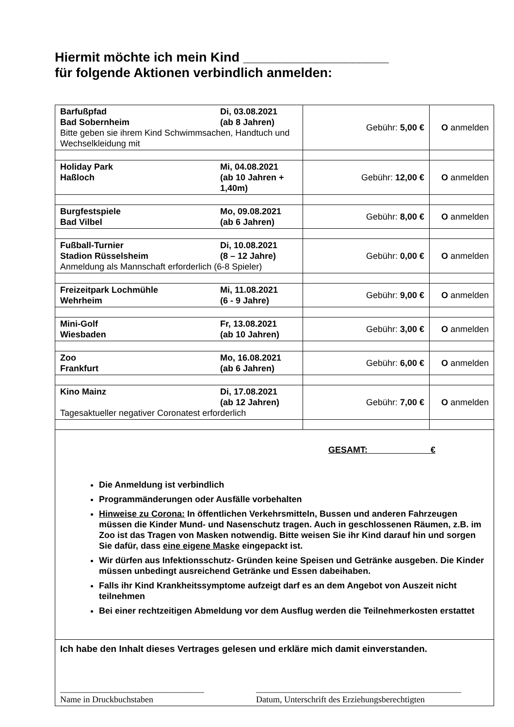Hiermit möchte ich mein Kind ____________________
für folgende Aktionen verbindlich anmelden:
| Barfußpfad Di, 03.08.2021 Bad Sobernheim (ab 8 Jahren) Bitte geben sie ihrem Kind Schwimmsachen, Handtuch und Wechselkleidung mit | Gebühr: 5,00 € | O anmelden |
| Holiday Park Mi, 04.08.2021 Haßloch (ab 10 Jahren + 1,40m) | Gebühr: 12,00 € | O anmelden |
| Burgfestspiele Mo, 09.08.2021 Bad Vilbel (ab 6 Jahren) | Gebühr: 8,00 € | O anmelden |
| Fußball-Turnier Di, 10.08.2021 Stadion Rüsselsheim (8 – 12 Jahre) Anmeldung als Mannschaft erforderlich (6-8 Spieler) | Gebühr: 0,00 € | O anmelden |
| Freizeitpark Lochmühle Mi, 11.08.2021 Wehrheim (6 - 9 Jahre) | Gebühr: 9,00 € | O anmelden |
| Mini-Golf Fr, 13.08.2021 Wiesbaden (ab 10 Jahren) | Gebühr: 3,00 € | O anmelden |
| Zoo Mo, 16.08.2021 Frankfurt (ab 6 Jahren) | Gebühr: 6,00 € | O anmelden |
| Kino Mainz Di, 17.08.2021 (ab 12 Jahren) Tagesaktueller negativer Coronatest erforderlich | Gebühr: 7,00 € | O anmelden |
| GESAMT: € Die Anmeldung ist verbindlich Programmänderungen oder Ausfälle vorbehalten Hinweise zu Corona: In öffentlichen Verkehrsmitteln, Bussen und anderen Fahrzeugen müssen die Kinder Mund- und Nasenschutz tragen. Auch in geschlossenen Räumen, z.B. im Zoo ist das Tragen von Masken notwendig. Bitte weisen Sie ihr Kind darauf hin und sorgen Sie dafür, dass eine eigene Maske eingepackt ist. Wir dürfen aus Infektionsschutz- Gründen keine Speisen und Getränke ausgeben. Die Kinder müssen unbedingt ausreichend Getränke und Essen dabeihaben. Falls ihr Kind Krankheitssymptome aufzeigt darf es an dem Angebot von Auszeit nicht teilnehmen Bei einer rechtzeitigen Abmeldung vor dem Ausflug werden die Teilnehmerkosten erstattet | | |
| Ich habe den Inhalt dieses Vertrages gelesen und erkläre mich damit einverstanden. _________________________________ Name in Druckbuchstaben _______________________________________________ Datum, Unterschrift des Erziehungsberechtigten | | |